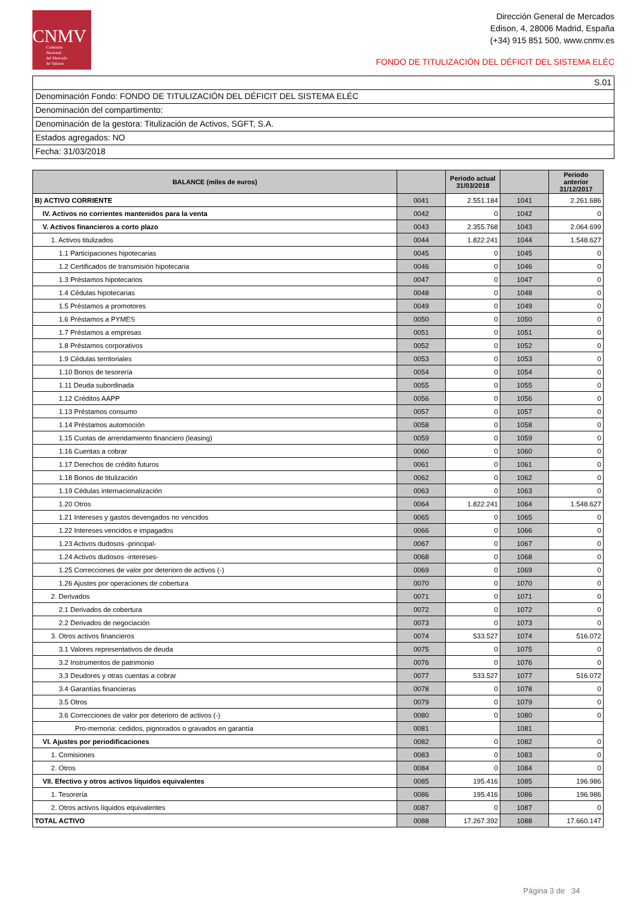CNMV
Comisión
Nacional
del Mercado
de Valores
Dirección General de Mercados
Edison, 4, 28006 Madrid, España
(+34) 915 851 500, www.cnmv.es
FONDO DE TITULIZACIÓN DEL DÉFICIT DEL SISTEMA ELÉC
S.01
Denominación Fondo: FONDO DE TITULIZACIÓN DEL DÉFICIT DEL SISTEMA ELÉC
Denominación del compartimento:
Denominación de la gestora: Titulización de Activos, SGFT, S.A.
Estados agregados: NO
Fecha: 31/03/2018
| BALANCE (miles de euros) | | Periodo actual 31/03/2018 | | Periodo anterior 31/12/2017 |
| --- | --- | --- | --- | --- |
| B) ACTIVO CORRIENTE | 0041 | 2.551.184 | 1041 | 2.261.686 |
| IV. Activos no corrientes mantenidos para la venta | 0042 | 0 | 1042 | 0 |
| V. Activos financieros a corto plazo | 0043 | 2.355.768 | 1043 | 2.064.699 |
| 1. Activos titulizados | 0044 | 1.822.241 | 1044 | 1.548.627 |
| 1.1 Participaciones hipotecarias | 0045 | 0 | 1045 | 0 |
| 1.2 Certificados de transmisión hipotecaria | 0046 | 0 | 1046 | 0 |
| 1.3 Préstamos hipotecarios | 0047 | 0 | 1047 | 0 |
| 1.4 Cédulas hipotecarias | 0048 | 0 | 1048 | 0 |
| 1.5 Préstamos a promotores | 0049 | 0 | 1049 | 0 |
| 1.6 Préstamos a PYMES | 0050 | 0 | 1050 | 0 |
| 1.7 Préstamos a empresas | 0051 | 0 | 1051 | 0 |
| 1.8 Préstamos corporativos | 0052 | 0 | 1052 | 0 |
| 1.9 Cédulas territoriales | 0053 | 0 | 1053 | 0 |
| 1.10 Bonos de tesorería | 0054 | 0 | 1054 | 0 |
| 1.11 Deuda subordinada | 0055 | 0 | 1055 | 0 |
| 1.12 Créditos AAPP | 0056 | 0 | 1056 | 0 |
| 1.13 Préstamos consumo | 0057 | 0 | 1057 | 0 |
| 1.14 Préstamos automoción | 0058 | 0 | 1058 | 0 |
| 1.15 Cuotas de arrendamiento financiero (leasing) | 0059 | 0 | 1059 | 0 |
| 1.16 Cuentas a cobrar | 0060 | 0 | 1060 | 0 |
| 1.17 Derechos de crédito futuros | 0061 | 0 | 1061 | 0 |
| 1.18 Bonos de titulización | 0062 | 0 | 1062 | 0 |
| 1.19 Cédulas internacionalización | 0063 | 0 | 1063 | 0 |
| 1.20 Otros | 0064 | 1.822.241 | 1064 | 1.548.627 |
| 1.21 Intereses y gastos devengados no vencidos | 0065 | 0 | 1065 | 0 |
| 1.22 Intereses vencidos e impagados | 0066 | 0 | 1066 | 0 |
| 1.23 Activos dudosos -principal- | 0067 | 0 | 1067 | 0 |
| 1.24 Activos dudosos -intereses- | 0068 | 0 | 1068 | 0 |
| 1.25 Correcciones de valor por deterioro de activos (-) | 0069 | 0 | 1069 | 0 |
| 1.26 Ajustes por operaciones de cobertura | 0070 | 0 | 1070 | 0 |
| 2. Derivados | 0071 | 0 | 1071 | 0 |
| 2.1 Derivados de cobertura | 0072 | 0 | 1072 | 0 |
| 2.2 Derivados de negociación | 0073 | 0 | 1073 | 0 |
| 3. Otros activos financieros | 0074 | 533.527 | 1074 | 516.072 |
| 3.1 Valores representativos de deuda | 0075 | 0 | 1075 | 0 |
| 3.2 Instrumentos de patrimonio | 0076 | 0 | 1076 | 0 |
| 3.3 Deudores y otras cuentas a cobrar | 0077 | 533.527 | 1077 | 516.072 |
| 3.4 Garantías financieras | 0078 | 0 | 1078 | 0 |
| 3.5 Otros | 0079 | 0 | 1079 | 0 |
| 3.6 Correcciones de valor por deterioro de activos (-) | 0080 | 0 | 1080 | 0 |
| Pro-memoria: cedidos, pignorados o gravados en garantía | 0081 | | 1081 | |
| VI. Ajustes por periodificaciones | 0082 | 0 | 1082 | 0 |
| 1. Comisiones | 0083 | 0 | 1083 | 0 |
| 2. Otros | 0084 | 0 | 1084 | 0 |
| VII. Efectivo y otros activos líquidos equivalentes | 0085 | 195.416 | 1085 | 196.986 |
| 1. Tesorería | 0086 | 195.416 | 1086 | 196.986 |
| 2. Otros activos líquidos equivalentes | 0087 | 0 | 1087 | 0 |
| TOTAL ACTIVO | 0088 | 17.267.392 | 1088 | 17.660.147 |
Página 3 de 34